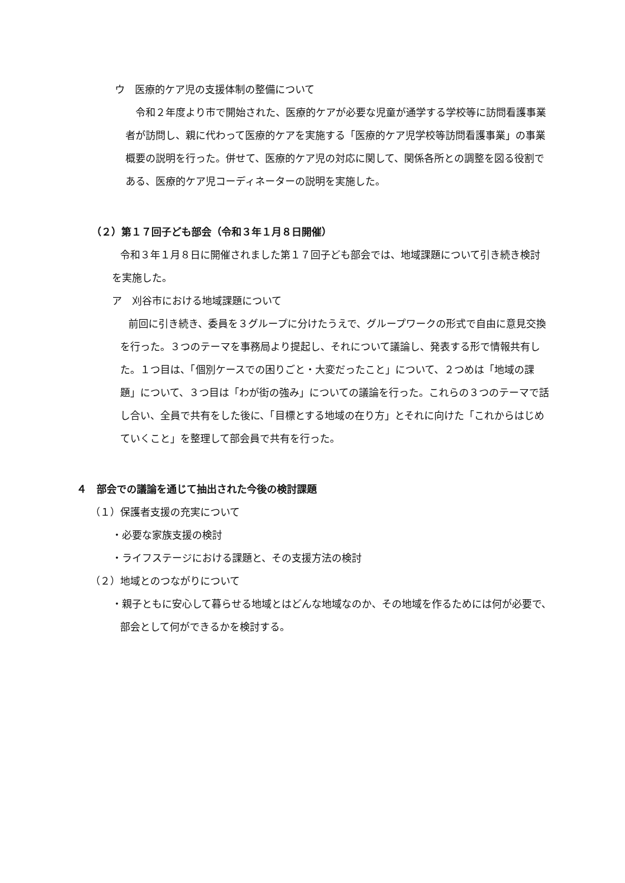ウ　医療的ケア児の支援体制の整備について
令和２年度より市で開始された、医療的ケアが必要な児童が通学する学校等に訪問看護事業者が訪問し、親に代わって医療的ケアを実施する「医療的ケア児学校等訪問看護事業」の事業概要の説明を行った。併せて、医療的ケア児の対応に関して、関係各所との調整を図る役割である、医療的ケア児コーディネーターの説明を実施した。
（２）第１７回子ども部会（令和３年１月８日開催）
令和３年１月８日に開催されました第１７回子ども部会では、地域課題について引き続き検討を実施した。
ア　刈谷市における地域課題について
前回に引き続き、委員を３グループに分けたうえで、グループワークの形式で自由に意見交換を行った。３つのテーマを事務局より提起し、それについて議論し、発表する形で情報共有した。１つ目は、「個別ケースでの困りごと・大変だったこと」について、２つめは「地域の課題」について、３つ目は「わが街の強み」についての議論を行った。これらの３つのテーマで話し合い、全員で共有をした後に、「目標とする地域の在り方」とそれに向けた「これからはじめていくこと」を整理して部会員で共有を行った。
４　部会での議論を通じて抽出された今後の検討課題
（１）保護者支援の充実について
・必要な家族支援の検討
・ライフステージにおける課題と、その支援方法の検討
（２）地域とのつながりについて
・親子ともに安心して暮らせる地域とはどんな地域なのか、その地域を作るためには何が必要で、部会として何ができるかを検討する。